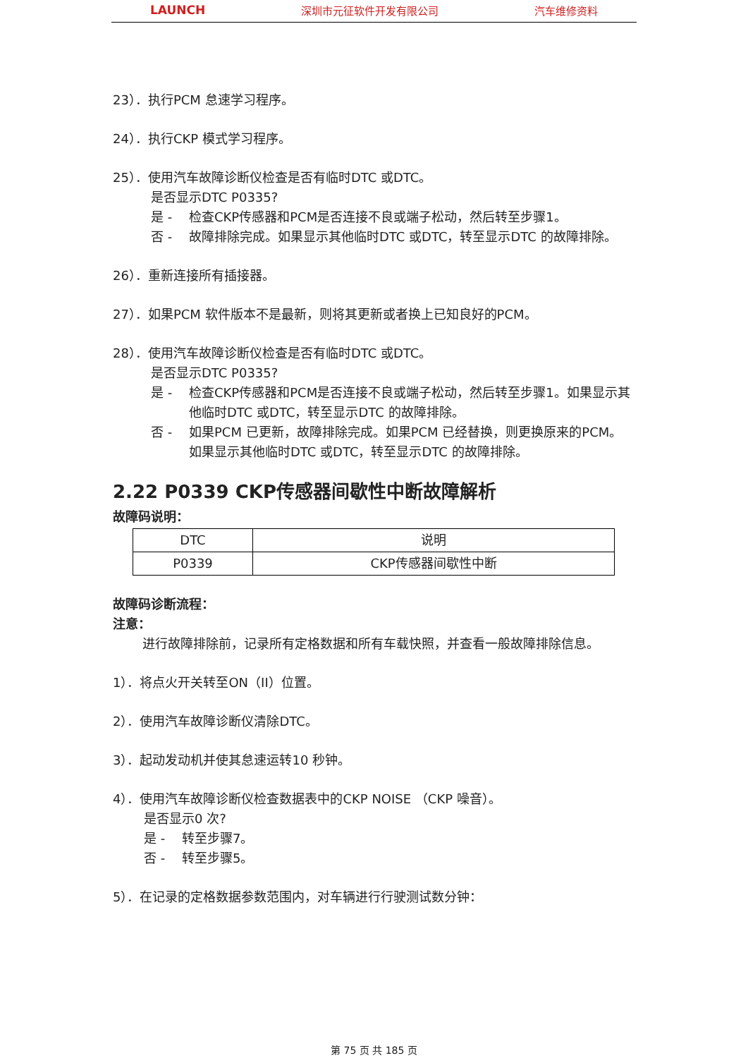LAUNCH 深圳市元征软件开发有限公司 汽车维修资料
23）．执行PCM 怠速学习程序。
24）．执行CKP 模式学习程序。
25）．使用汽车故障诊断仪检查是否有临时DTC 或DTC。
是否显示DTC P0335?
是 - 检查CKP传感器和PCM是否连接不良或端子松动，然后转至步骤1。
否 - 故障排除完成。如果显示其他临时DTC 或DTC，转至显示DTC 的故障排除。
26）．重新连接所有插接器。
27）．如果PCM 软件版本不是最新，则将其更新或者换上已知良好的PCM。
28）．使用汽车故障诊断仪检查是否有临时DTC 或DTC。
是否显示DTC P0335?
是 - 检查CKP传感器和PCM是否连接不良或端子松动，然后转至步骤1。如果显示其他临时DTC 或DTC，转至显示DTC 的故障排除。
否 - 如果PCM 已更新，故障排除完成。如果PCM 已经替换，则更换原来的PCM。如果显示其他临时DTC 或DTC，转至显示DTC 的故障排除。
2.22 P0339 CKP传感器间歇性中断故障解析
故障码说明：
| DTC | 说明 |
| P0339 | CKP传感器间歇性中断 |
故障码诊断流程：
注意：
进行故障排除前，记录所有定格数据和所有车载快照，并查看一般故障排除信息。
1）．将点火开关转至ON（II）位置。
2）．使用汽车故障诊断仪清除DTC。
3）．起动发动机并使其怠速运转10 秒钟。
4）．使用汽车故障诊断仪检查数据表中的CKP NOISE （CKP 噪音）。
是否显示0 次?
是 - 转至步骤7。
否 - 转至步骤5。
5）．在记录的定格数据参数范围内，对车辆进行行驶测试数分钟：
第 75 页 共 185 页